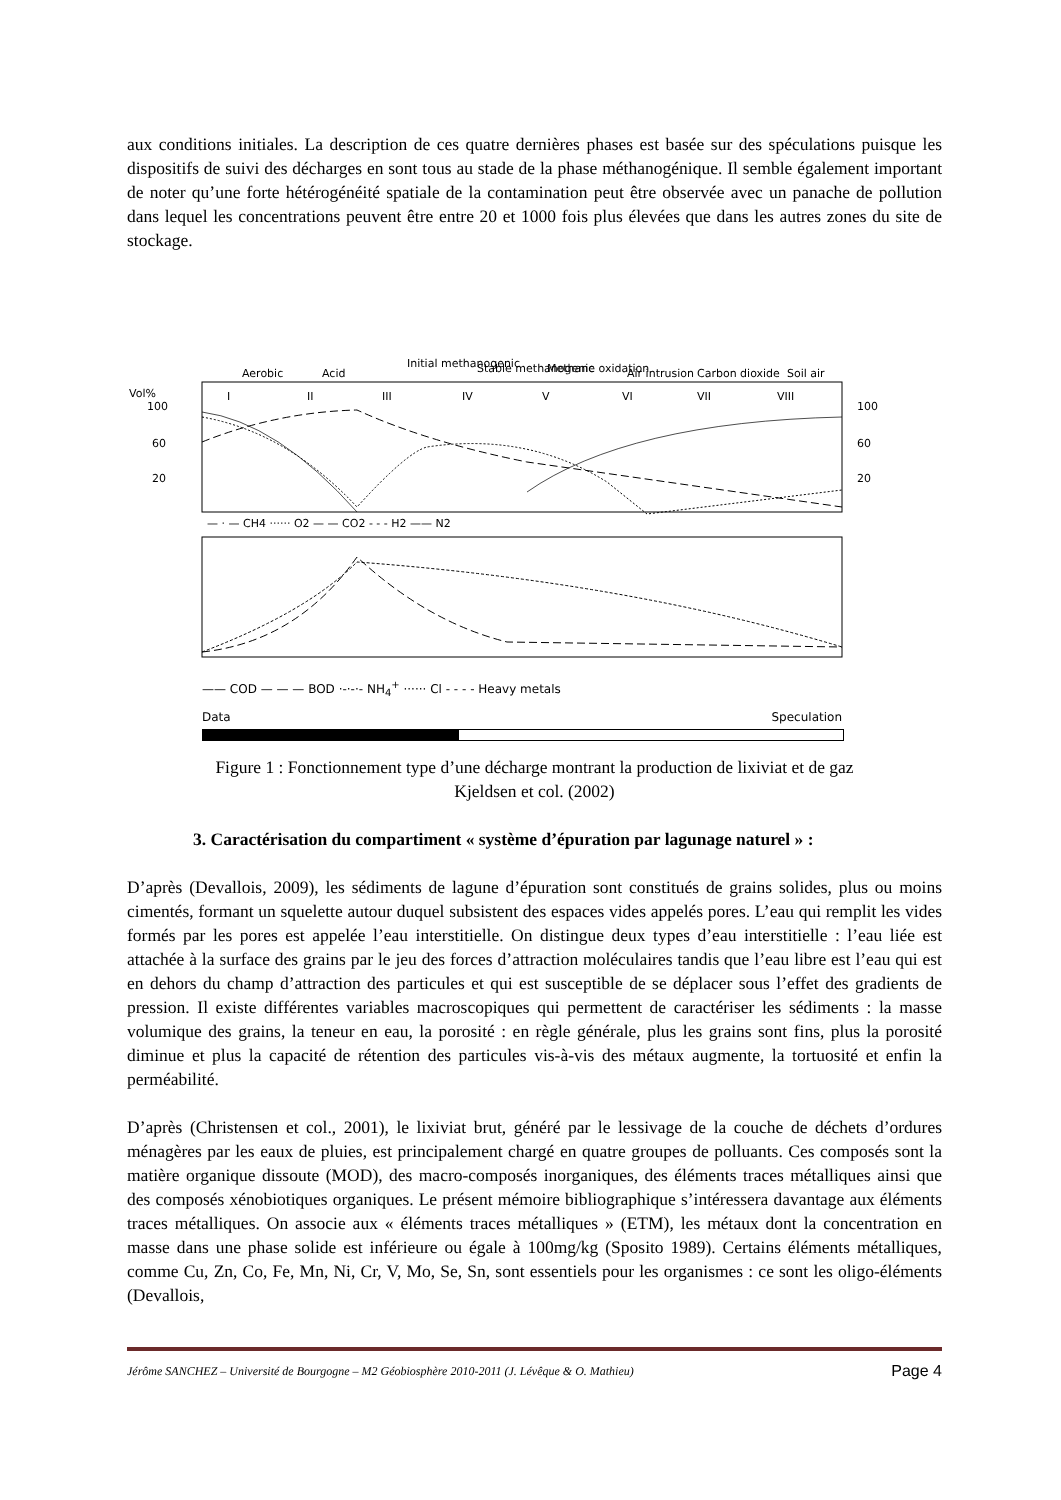aux conditions initiales. La description de ces quatre dernières phases est basée sur des spéculations puisque les dispositifs de suivi des décharges en sont tous au stade de la phase méthanogénique. Il semble également important de noter qu’une forte hétérogénéité spatiale de la contamination peut être observée avec un panache de pollution dans lequel les concentrations peuvent être entre 20 et 1000 fois plus élevées que dans les autres zones du site de stockage.
Aerobic
Acid
Initial methanogenic
Stable methanogenic
Methane oxidation
Air intrusion
Carbon dioxide
Soil air
Vol%
100
60
20
100
60
20
I
II
III
IV
V
VI
VII
VIII
— · — CH4 ······ O2 — — CO2 - - - H2 —— N2
—— COD — — — BOD ·-·-·- NH<sub>4</sub><sup>+</sup> ······ Cl - - - - Heavy metals
Data Speculation
Figure 1 : Fonctionnement type d’une décharge montrant la production de lixiviat et de gaz
Kjeldsen et col. (2002)
3. Caractérisation du compartiment « système d’épuration par lagunage naturel » :
D’après (Devallois, 2009), les sédiments de lagune d’épuration sont constitués de grains solides, plus ou moins cimentés, formant un squelette autour duquel subsistent des espaces vides appelés pores. L’eau qui remplit les vides formés par les pores est appelée l’eau interstitielle. On distingue deux types d’eau interstitielle : l’eau liée est attachée à la surface des grains par le jeu des forces d’attraction moléculaires tandis que l’eau libre est l’eau qui est en dehors du champ d’attraction des particules et qui est susceptible de se déplacer sous l’effet des gradients de pression. Il existe différentes variables macroscopiques qui permettent de caractériser les sédiments : la masse volumique des grains, la teneur en eau, la porosité : en règle générale, plus les grains sont fins, plus la porosité diminue et plus la capacité de rétention des particules vis-à-vis des métaux augmente, la tortuosité et enfin la perméabilité.
D’après (Christensen et col., 2001), le lixiviat brut, généré par le lessivage de la couche de déchets d’ordures ménagères par les eaux de pluies, est principalement chargé en quatre groupes de polluants. Ces composés sont la matière organique dissoute (MOD), des macro-composés inorganiques, des éléments traces métalliques ainsi que des composés xénobiotiques organiques. Le présent mémoire bibliographique s’intéressera davantage aux éléments traces métalliques. On associe aux « éléments traces métalliques » (ETM), les métaux dont la concentration en masse dans une phase solide est inférieure ou égale à 100mg/kg (Sposito 1989). Certains éléments métalliques, comme Cu, Zn, Co, Fe, Mn, Ni, Cr, V, Mo, Se, Sn, sont essentiels pour les organismes : ce sont les oligo-éléments (Devallois,
Jérôme SANCHEZ – Université de Bourgogne – M2 Géobiosphère 2010-2011 (J. Lévêque & O. Mathieu) Page 4